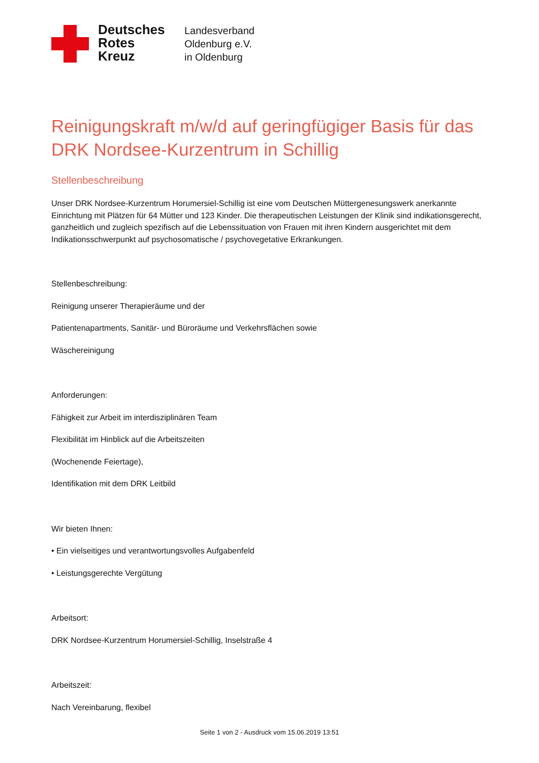Deutsches
Rotes
Kreuz
Landesverband
Oldenburg e.V.
in Oldenburg
Reinigungskraft m/w/d auf geringfügiger Basis für das DRK Nordsee-Kurzentrum in Schillig
Stellenbeschreibung
Unser DRK Nordsee-Kurzentrum Horumersiel-Schillig ist eine vom Deutschen Müttergenesungswerk anerkannte Einrichtung mit Plätzen für 64 Mütter und 123 Kinder. Die therapeutischen Leistungen der Klinik sind indikationsgerecht, ganzheitlich und zugleich spezifisch auf die Lebenssituation von Frauen mit ihren Kindern ausgerichtet mit dem Indikationsschwerpunkt auf psychosomatische / psychovegetative Erkrankungen.
Stellenbeschreibung:
Reinigung unserer Therapieräume und der
Patientenapartments, Sanitär- und Büroräume und Verkehrsflächen sowie
Wäschereinigung
Anforderungen:
Fähigkeit zur Arbeit im interdisziplinären Team
Flexibilität im Hinblick auf die Arbeitszeiten
(Wochenende Feiertage),
Identifikation mit dem DRK Leitbild
Wir bieten Ihnen:
• Ein vielseitiges und verantwortungsvolles Aufgabenfeld
• Leistungsgerechte Vergütung
Arbeitsort:
DRK Nordsee-Kurzentrum Horumersiel-Schillig, Inselstraße 4
Arbeitszeit:
Nach Vereinbarung, flexibel
Seite 1 von 2 - Ausdruck vom 15.06.2019 13:51